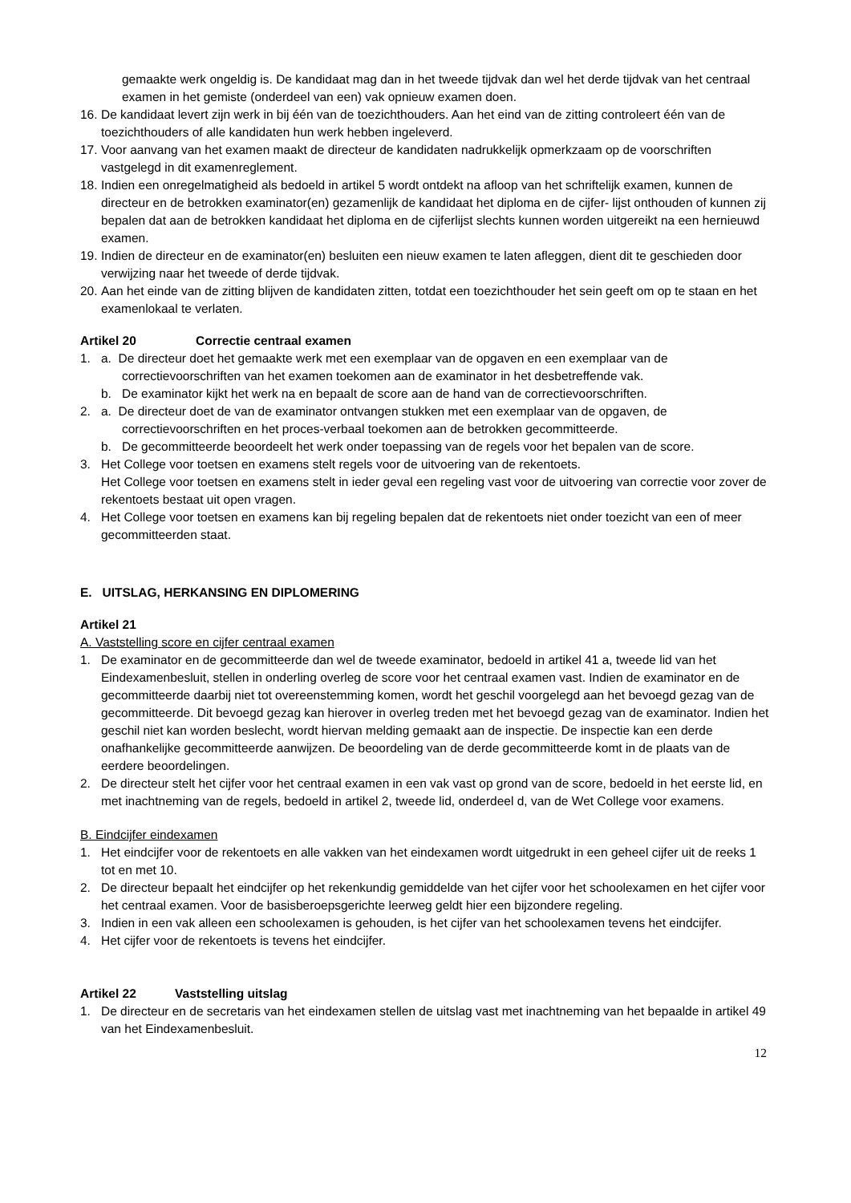gemaakte werk ongeldig is. De kandidaat mag dan in het tweede tijdvak dan wel het derde tijdvak van het centraal examen in het gemiste (onderdeel van een) vak opnieuw examen doen.
16. De kandidaat levert zijn werk in bij één van de toezichthouders. Aan het eind van de zitting controleert één van de toezichthouders of alle kandidaten hun werk hebben ingeleverd.
17. Voor aanvang van het examen maakt de directeur de kandidaten nadrukkelijk opmerkzaam op de voorschriften vastgelegd in dit examenreglement.
18. Indien een onregelmatigheid als bedoeld in artikel 5 wordt ontdekt na afloop van het schriftelijk examen, kunnen de directeur en de betrokken examinator(en) gezamenlijk de kandidaat het diploma en de cijfer- lijst onthouden of kunnen zij bepalen dat aan de betrokken kandidaat het diploma en de cijferlijst slechts kunnen worden uitgereikt na een hernieuwd examen.
19. Indien de directeur en de examinator(en) besluiten een nieuw examen te laten afleggen, dient dit te geschieden door verwijzing naar het tweede of derde tijdvak.
20. Aan het einde van de zitting blijven de kandidaten zitten, totdat een toezichthouder het sein geeft om op te staan en het examenlokaal te verlaten.
Artikel 20 Correctie centraal examen
1. a. De directeur doet het gemaakte werk met een exemplaar van de opgaven en een exemplaar van de
correctievoorschriften van het examen toekomen aan de examinator in het desbetreffende vak.
b. De examinator kijkt het werk na en bepaalt de score aan de hand van de correctievoorschriften.
2. a. De directeur doet de van de examinator ontvangen stukken met een exemplaar van de opgaven, de
correctievoorschriften en het proces-verbaal toekomen aan de betrokken gecommitteerde.
b. De gecommitteerde beoordeelt het werk onder toepassing van de regels voor het bepalen van de score.
3. Het College voor toetsen en examens stelt regels voor de uitvoering van de rekentoets.
Het College voor toetsen en examens stelt in ieder geval een regeling vast voor de uitvoering van correctie voor zover de rekentoets bestaat uit open vragen.
4. Het College voor toetsen en examens kan bij regeling bepalen dat de rekentoets niet onder toezicht van een of meer gecommitteerden staat.
E. UITSLAG, HERKANSING EN DIPLOMERING
Artikel 21
A. Vaststelling score en cijfer centraal examen
1. De examinator en de gecommitteerde dan wel de tweede examinator, bedoeld in artikel 41 a, tweede lid van het Eindexamenbesluit, stellen in onderling overleg de score voor het centraal examen vast. Indien de examinator en de gecommitteerde daarbij niet tot overeenstemming komen, wordt het geschil voorgelegd aan het bevoegd gezag van de gecommitteerde. Dit bevoegd gezag kan hierover in overleg treden met het bevoegd gezag van de examinator. Indien het geschil niet kan worden beslecht, wordt hiervan melding gemaakt aan de inspectie. De inspectie kan een derde onafhankelijke gecommitteerde aanwijzen. De beoordeling van de derde gecommitteerde komt in de plaats van de eerdere beoordelingen.
2. De directeur stelt het cijfer voor het centraal examen in een vak vast op grond van de score, bedoeld in het eerste lid, en met inachtneming van de regels, bedoeld in artikel 2, tweede lid, onderdeel d, van de Wet College voor examens.
B. Eindcijfer eindexamen
1. Het eindcijfer voor de rekentoets en alle vakken van het eindexamen wordt uitgedrukt in een geheel cijfer uit de reeks 1 tot en met 10.
2. De directeur bepaalt het eindcijfer op het rekenkundig gemiddelde van het cijfer voor het schoolexamen en het cijfer voor het centraal examen. Voor de basisberoepsgerichte leerweg geldt hier een bijzondere regeling.
3. Indien in een vak alleen een schoolexamen is gehouden, is het cijfer van het schoolexamen tevens het eindcijfer.
4. Het cijfer voor de rekentoets is tevens het eindcijfer.
Artikel 22 Vaststelling uitslag
1. De directeur en de secretaris van het eindexamen stellen de uitslag vast met inachtneming van het bepaalde in artikel 49 van het Eindexamenbesluit.
12